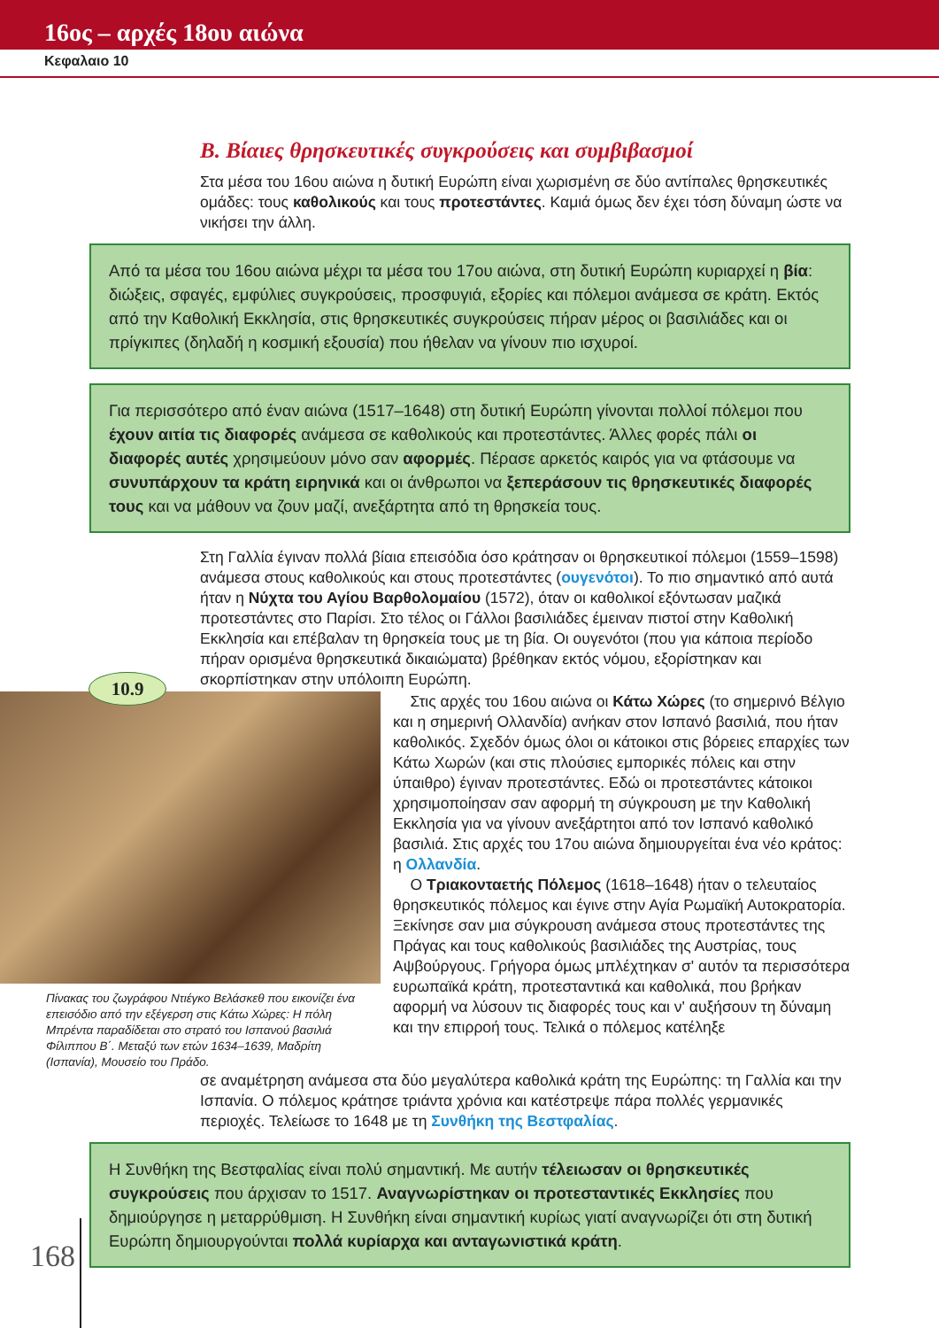16ος – αρχές 18ου αιώνα
Κεφαλαιο 10
Β. Βίαιες θρησκευτικές συγκρούσεις και συμβιβασμοί
Στα μέσα του 16ου αιώνα η δυτική Ευρώπη είναι χωρισμένη σε δύο αντίπαλες θρησκευτικές ομάδες: τους καθολικούς και τους προτεστάντες. Καμιά όμως δεν έχει τόση δύναμη ώστε να νικήσει την άλλη.
Από τα μέσα του 16ου αιώνα μέχρι τα μέσα του 17ου αιώνα, στη δυτική Ευρώπη κυριαρχεί η βία: διώξεις, σφαγές, εμφύλιες συγκρούσεις, προσφυγιά, εξορίες και πόλεμοι ανάμεσα σε κράτη. Εκτός από την Καθολική Εκκλησία, στις θρησκευτικές συγκρούσεις πήραν μέρος οι βασιλιάδες και οι πρίγκιπες (δηλαδή η κοσμική εξουσία) που ήθελαν να γίνουν πιο ισχυροί.
Για περισσότερο από έναν αιώνα (1517–1648) στη δυτική Ευρώπη γίνονται πολλοί πόλεμοι που έχουν αιτία τις διαφορές ανάμεσα σε καθολικούς και προτεστάντες. Άλλες φορές πάλι οι διαφορές αυτές χρησιμεύουν μόνο σαν αφορμές. Πέρασε αρκετός καιρός για να φτάσουμε να συνυπάρχουν τα κράτη ειρηνικά και οι άνθρωποι να ξεπεράσουν τις θρησκευτικές διαφορές τους και να μάθουν να ζουν μαζί, ανεξάρτητα από τη θρησκεία τους.
Στη Γαλλία έγιναν πολλά βίαια επεισόδια όσο κράτησαν οι θρησκευτικοί πόλεμοι (1559–1598) ανάμεσα στους καθολικούς και στους προτεστάντες (ουγενότοι). Το πιο σημαντικό από αυτά ήταν η Νύχτα του Αγίου Βαρθολομαίου (1572), όταν οι καθολικοί εξόντωσαν μαζικά προτεστάντες στο Παρίσι. Στο τέλος οι Γάλλοι βασιλιάδες έμειναν πιστοί στην Καθολική Εκκλησία και επέβαλαν τη θρησκεία τους με τη βία. Οι ουγενότοι (που για κάποια περίοδο πήραν ορισμένα θρησκευτικά δικαιώματα) βρέθηκαν εκτός νόμου, εξορίστηκαν και σκορπίστηκαν στην υπόλοιπη Ευρώπη.
10.9
Πίνακας του ζωγράφου Ντιέγκο Βελάσκεθ που εικονίζει ένα επεισόδιο από την εξέγερση στις Κάτω Χώρες: Η πόλη Μπρέντα παραδίδεται στο στρατό του Ισπανού βασιλιά Φίλιππου Β΄. Μεταξύ των ετών 1634–1639, Μαδρίτη (Ισπανία), Μουσείο του Πράδο.
Στις αρχές του 16ου αιώνα οι Κάτω Χώρες (το σημερινό Βέλγιο και η σημερινή Ολλανδία) ανήκαν στον Ισπανό βασιλιά, που ήταν καθολικός. Σχεδόν όμως όλοι οι κάτοικοι στις βόρειες επαρχίες των Κάτω Χωρών (και στις πλούσιες εμπορικές πόλεις και στην ύπαιθρο) έγιναν προτεστάντες. Εδώ οι προτεστάντες κάτοικοι χρησιμοποίησαν σαν αφορμή τη σύγκρουση με την Καθολική Εκκλησία για να γίνουν ανεξάρτητοι από τον Ισπανό καθολικό βασιλιά. Στις αρχές του 17ου αιώνα δημιουργείται ένα νέο κράτος: η Ολλανδία.
Ο Τριακονταετής Πόλεμος (1618–1648) ήταν ο τελευταίος θρησκευτικός πόλεμος και έγινε στην Αγία Ρωμαϊκή Αυτοκρατορία. Ξεκίνησε σαν μια σύγκρουση ανάμεσα στους προτεστάντες της Πράγας και τους καθολικούς βασιλιάδες της Αυστρίας, τους Αψβούργους. Γρήγορα όμως μπλέχτηκαν σ' αυτόν τα περισσότερα ευρωπαϊκά κράτη, προτεσταντικά και καθολικά, που βρήκαν αφορμή να λύσουν τις διαφορές τους και ν' αυξήσουν τη δύναμη και την επιρροή τους. Τελικά ο πόλεμος κατέληξε
σε αναμέτρηση ανάμεσα στα δύο μεγαλύτερα καθολικά κράτη της Ευρώπης: τη Γαλλία και την Ισπανία. Ο πόλεμος κράτησε τριάντα χρόνια και κατέστρεψε πάρα πολλές γερμανικές περιοχές. Τελείωσε το 1648 με τη Συνθήκη της Βεστφαλίας.
Η Συνθήκη της Βεστφαλίας είναι πολύ σημαντική. Με αυτήν τέλειωσαν οι θρησκευτικές συγκρούσεις που άρχισαν το 1517. Αναγνωρίστηκαν οι προτεσταντικές Εκκλησίες που δημιούργησε η μεταρρύθμιση. Η Συνθήκη είναι σημαντική κυρίως γιατί αναγνωρίζει ότι στη δυτική Ευρώπη δημιουργούνται πολλά κυρίαρχα και ανταγωνιστικά κράτη.
168